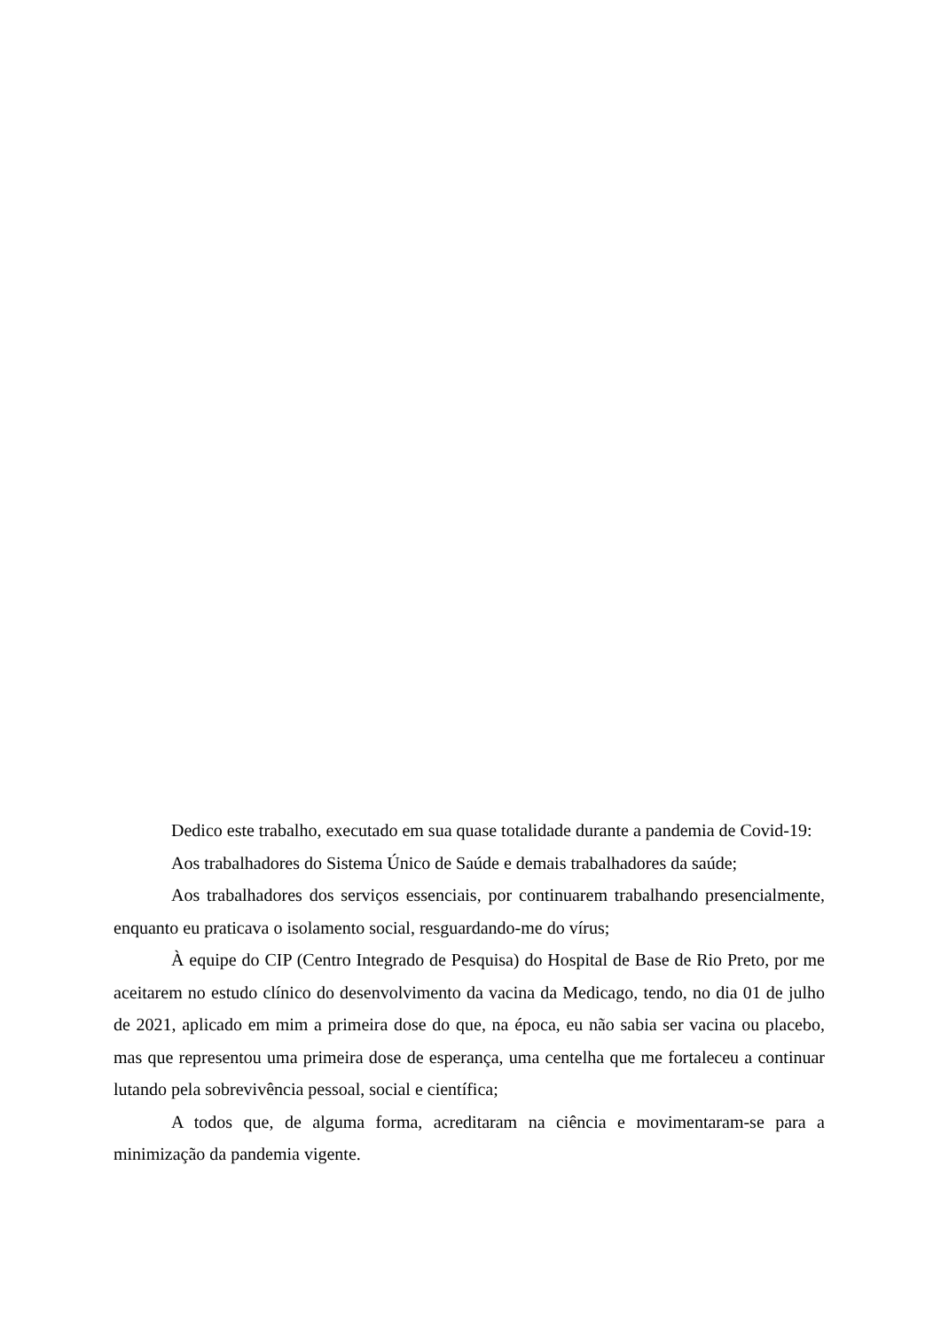Dedico este trabalho, executado em sua quase totalidade durante a pandemia de Covid-19:
Aos trabalhadores do Sistema Único de Saúde e demais trabalhadores da saúde;
Aos trabalhadores dos serviços essenciais, por continuarem trabalhando presencialmente, enquanto eu praticava o isolamento social, resguardando-me do vírus;
À equipe do CIP (Centro Integrado de Pesquisa) do Hospital de Base de Rio Preto, por me aceitarem no estudo clínico do desenvolvimento da vacina da Medicago, tendo, no dia 01 de julho de 2021, aplicado em mim a primeira dose do que, na época, eu não sabia ser vacina ou placebo, mas que representou uma primeira dose de esperança, uma centelha que me fortaleceu a continuar lutando pela sobrevivência pessoal, social e científica;
A todos que, de alguma forma, acreditaram na ciência e movimentaram-se para a minimização da pandemia vigente.